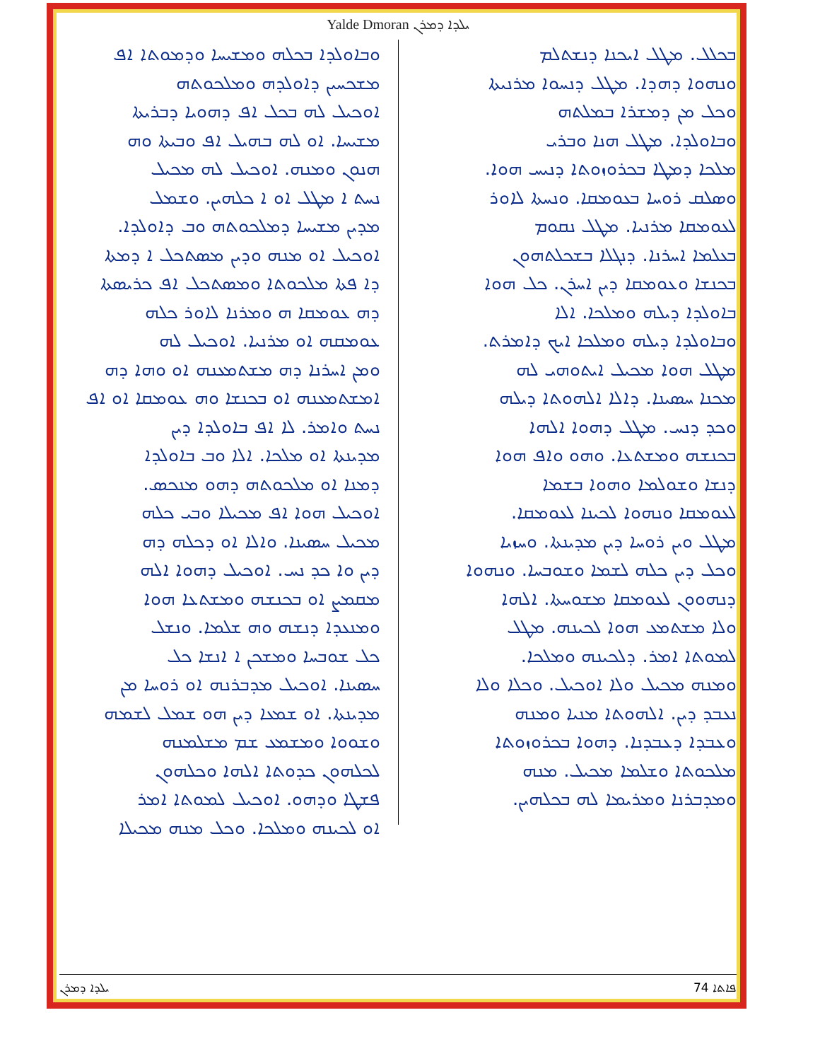Yalde Dmoran ܝܠܕܐ ܕܡܪܢ
ܒܟܠܠ. ܡܛܠ ܐܝܟܢܐ ܕܢܫܬܠܡ
ܘܢܗܘܐ ܕܗܕܐ. ܡܛܠ ܕܢܚܘܐ ܡܪܢܝܬܐ
ܘܟܠ ܡܢ ܕܡܫܪܐ ܒܡܠܬܗ
ܘܒܐܘܠܕܐ. ܡܛܠ ܗܢܐ ܘܒܪܝ
ܡܠܟܐ ܕܡܛܐ ܒܟܪܘܙܘܬܐ ܕܢܝܚ ܗܘܐ.
ܘܣܠܩ ܪܘܚܐ ܒܥܘܡܩܐ. ܘܢܚܬܐ ܠܐܘܪ
ܠܥܘܡܩܐ ܡܪܢܝܐ. ܡܛܠ ܢܩܘܡ
ܒܥܠܡܐ ܐܚܪܢܐ. ܕܢܓܠܐ ܒܫܟܠܬܗܘܢ
ܒܟܢܫܐ ܘܥܘܡܩܐ ܕܝܢ ܐܚܪܢ. ܟܠ ܗܘܐ
ܒܐܘܠܕܐ ܕܝܠܗ ܘܡܠܟܐ. ܐܠܐ
ܘܒܐܘܠܕܐ ܕܝܠܗ ܘܡܠܟܐ ܐܝܟ ܕܐܡܪܬ.
ܡܛܠ ܗܘܐ ܡܟܝܠ ܐܝܬܘܗܝ ܠܗ
ܡܟܢܐ ܚܣܝܢܐ. ܕܐܠܐ ܐܠܗܘܬܐ ܕܝܠܗ
ܘܟܕ ܕܢܚ. ܡܛܠ ܕܗܘܐ ܐܠܗܐ
ܒܟܢܫܗ ܘܡܫܬܥܐ. ܘܗܘ ܘܐܦ ܗܘܐ
ܕܢܫܐ ܘܫܘܠܡܐ ܘܗܘܐ ܒܫܡܐ
ܠܥܘܡܩܐ ܘܢܗܘܐ ܠܟܝܢܐ ܠܥܘܡܩܐ.
ܡܛܠ ܘܝܢ ܪܘܚܐ ܕܝܢ ܡܕܝܢܬܐ. ܘܚܙܝܐ
ܘܟܠ ܕܝܢ ܟܠܗ ܠܫܡܐ ܘܫܘܒܚܐ. ܘܢܗܘܐ
ܕܢܗܘܘܢ ܠܥܘܡܩܐ ܡܫܘܚܬܐ. ܐܠܗܐ
ܘܠܐ ܡܫܬܡܥ ܗܘܐ ܠܟܝܢܗ. ܡܛܠ
ܠܡܘܬܐ ܐܡܪ. ܕܠܟܝܢܗ ܘܡܠܟܐ.
ܘܡܢܗ ܡܟܝܠ ܘܠܐ ܐܘܟܝܠ. ܘܟܠܐ ܘܠܐ
ܢܥܒܕ ܕܝܢ. ܐܠܗܘܬܐ ܡܢܝܐ ܘܡܢܗ
ܘܥܒܕܐ ܕܥܒܕܢܐ. ܕܗܘܐ ܒܟܪܘܙܘܬܐ
ܡܠܟܘܬܐ ܘܫܠܡܐ ܡܟܝܠ. ܡܢܗ
ܘܡܕܒܪܢܐ ܘܡܪܝܡܐ ܠܗ ܒܟܠܗܝܢ.
ܘܒܐܘܠܕܐ ܒܟܠܗ ܘܡܫܝܚܐ ܘܕܡܘܬܐ ܐܦ
ܡܫܟܚܝܢ ܕܐܘܠܕܗ ܘܡܠܟܘܬܗ
ܐܘܟܝܠ ܠܗ ܒܟܠ ܐܦ ܕܗܘܝܐ ܕܒܪܝܬܐ
ܡܫܝܚܐ. ܐܘ ܠܗ ܒܗܝܠ ܐܦ ܘܒܝܬܐ ܘܗ
ܗܢܘܢ ܘܡܢܗ. ܐܘܟܝܠ ܠܗ ܡܟܝܠ
ܢܚܬ ܐ ܡܛܠ ܐܘ ܐ ܟܠܗܝܢ. ܘܫܡܠ
ܡܕܝܢ ܡܫܝܚܐ ܕܡܠܟܘܬܗ ܘܒ ܕܐܘܠܕܐ.
ܐܘܟܝܠ ܐܘ ܡܢܗ ܘܕܝܢ ܡܣܬܟܠ ܐ ܕܡܬܐ
ܕܐ ܦܬܐ ܡܠܟܘܬܐ ܘܡܣܬܟܠ ܐܦ ܟܪܝܣܬܐ
ܕܗ ܥܘܡܩܐ ܗ ܘܡܪܢܐ ܠܐܘܪ ܟܠܗ
ܥܘܡܩܗ ܐܘ ܡܪܢܝܐ. ܐܘܟܝܠ ܠܗ
ܘܡܢ ܐܚܪܢܐ ܕܗ ܡܫܬܡܥܢܗ ܐܘ ܘܗܐ ܕܗ
ܐܡܫܬܡܥܢܗ ܐܘ ܒܟܢܫܐ ܘܗ ܥܘܡܩܐ ܐܘ ܐܦ
ܢܚܬ ܘܐܡܪ. ܠܐ ܐܦ ܒܐܘܠܕܐ ܕܝܢ
ܡܕܝܢܬܐ ܐܘ ܡܠܟܐ. ܐܠܐ ܘܒ ܒܐܘܠܕܐ
ܕܡܢܐ ܐܘ ܡܠܟܘܬܗ ܕܗܘ ܡܢܟܣ.
ܐܘܟܝܠ ܗܘܐ ܐܦ ܡܟܝܠܐ ܘܒܝ ܟܠܗ
ܡܟܝܠ ܚܣܝܢܐ. ܘܐܠܐ ܐܘ ܕܟܠܗ ܕܗ
ܕܝܢ ܘܐ ܟܕ ܢܚ. ܐܘܟܝܠ ܕܗܘܐ ܐܠܗ
ܡܩܡܨ ܐܘ ܒܟܢܫܗ ܘܡܫܬܥܐ ܗܘܐ
ܘܡܢܥܕܐ ܕܢܫܗ ܘܗ ܫܠܡܐ. ܘܢܫܠ
ܟܠ ܫܘܒܚܐ ܘܡܫܟܢ ܐ ܐܢܫܐ ܟܠ
ܚܣܝܢܐ. ܐܘܟܝܠ ܡܕܒܪܢܗ ܐܘ ܪܘܚܐ ܡܢ
ܡܕܝܢܬܐ. ܐܘ ܫܡܥܐ ܕܝܢ ܗܘ ܫܡܠ ܠܫܡܗ
ܘܫܘܘܐ ܘܡܫܡܥ ܫܡ ܡܫܠܡܢܗ
ܠܟܠܗܘܢ ܟܕܘܬܐ ܐܠܗܐ ܘܟܠܗܘܢ
ܦܫܛܐ ܘܕܗܘ. ܐܘܟܝܠ ܠܡܘܬܐ ܐܡܪ
ܐܘ ܠܟܝܢܗ ܘܡܠܟܐ. ܘܟܠ ܡܢܗ ܡܟܝܠܐ
ܝܠܕܐ ܕܡܪܢ 74 ܦܐܬܐ